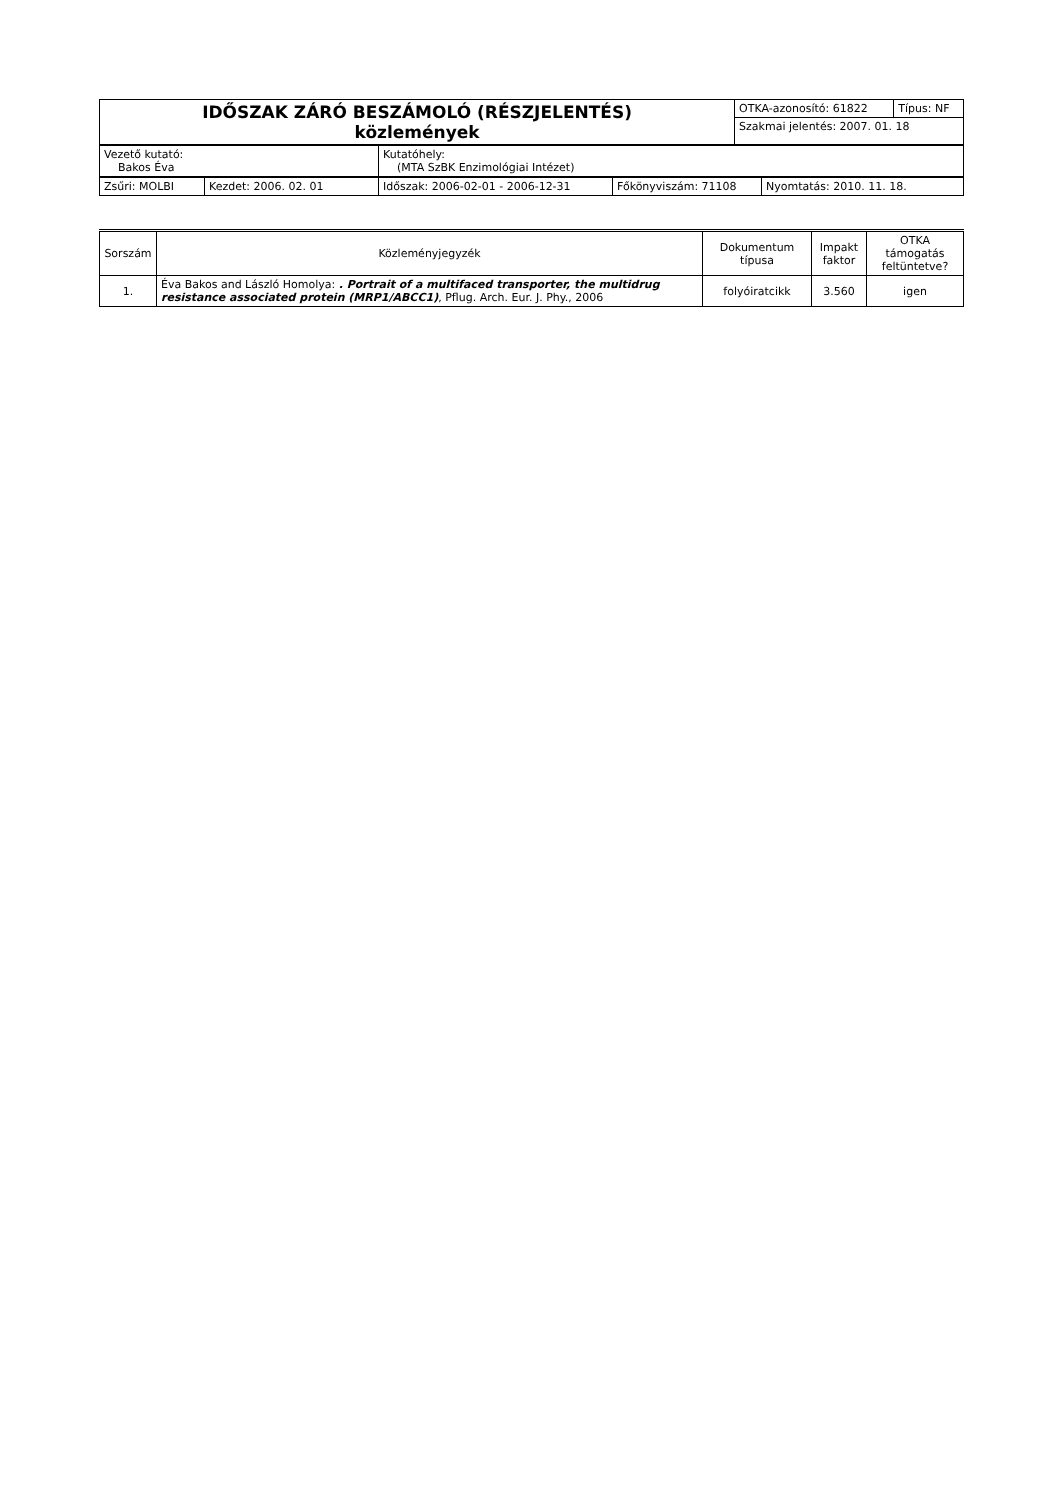| IDŐSZAK ZÁRÓ BESZÁMOLÓ (RÉSZJELENTÉS) közlemények | OTKA-azonosító: 61822 | Típus: NF |
| | Szakmai jelentés: 2007. 01. 18 | |
| Vezető kutató: Bakos Éva | Kutatóhely: (MTA SzBK Enzimológiai Intézet) |
| Zsűri: MOLBI | Kezdet: 2006. 02. 01 | Időszak: 2006-02-01 - 2006-12-31 | Főkönyviszám: 71108 | Nyomtatás: 2010. 11. 18. |
| Sorszám | Közleményjegyzék | Dokumentum típusa | Impakt faktor | OTKA támogatás feltüntetve? |
| --- | --- | --- | --- | --- |
| 1. | Éva Bakos and László Homolya: . Portrait of a multifaced transporter, the multidrug resistance associated protein (MRP1/ABCC1) , Pflug. Arch. Eur. J. Phy., 2006 | folyóiratcikk | 3.560 | igen |